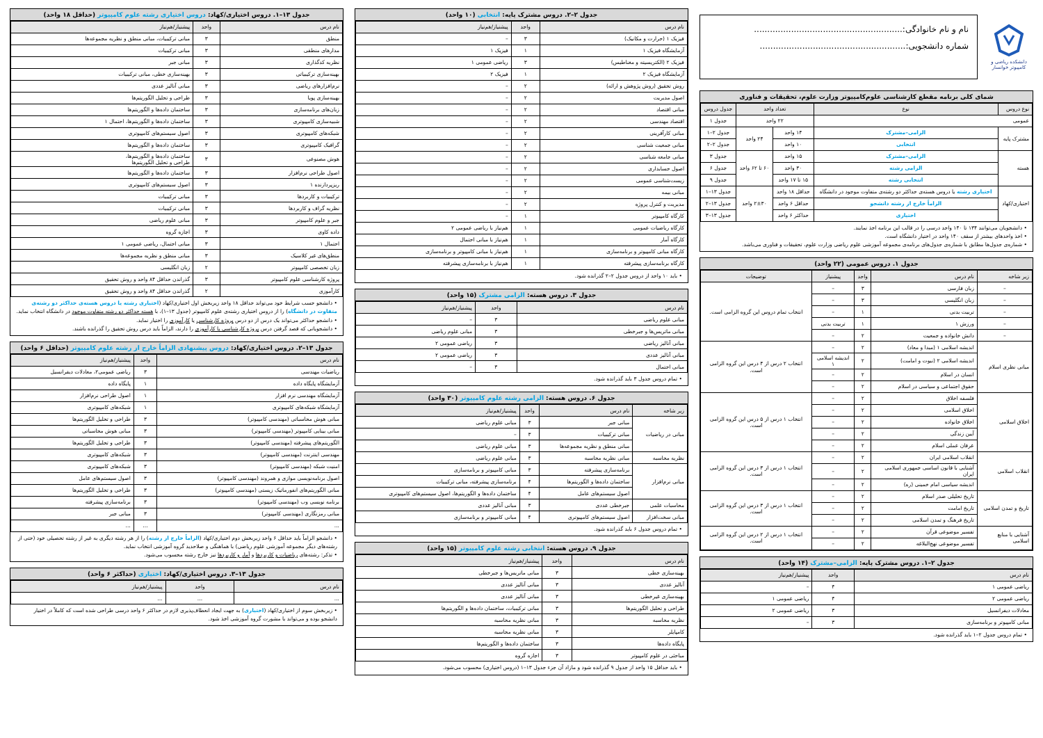دانشکده ریاضی و کامپیوتر خوانسار
نام و نام خانوادگی:........................................................
شماره دانشجویی:.......................................................
شمای کلی برنامه مقطع کارشناسی علوم‌کامپیوتر وزارت علوم، تحقیقات و فناوری
| نوع دروس | نوع | تعداد واحد | | جدول دروس |
| --- | --- | --- | --- | --- |
| عمومی | | ۲۲ واحد | | جدول ۱ |
| مشترک پایه | الزامی–مشترک | ۱۴ واحد | ۲۴ واحد | جدول ۲–۱ |
| | انتخابی | ۱۰ واحد | | جدول ۲–۲ |
| هسته | الزامی–مشترک | ۱۵ واحد | ۶۰ تا ۶۲ واحد | جدول ۳ |
| | الزامی رشته | ۳۰ واحد | | جدول ۶ |
| | انتخابی رشته | ۱۵ تا ۱۷ واحد | | جدول ۹ |
| اختیاری/کهاد | اختیاری رشته یا دروس هسته‌ی حداکثر دو رشته‌ی متفاوت موجود در دانشگاه | حداقل ۱۸ واحد | ۲±۳۰ واحد | جدول ۱۳–۱ |
| | الزاماً خارج از رشته دانشجو | حداقل ۶ واحد | | جدول ۱۳–۲ |
| | اختیاری | حداکثر ۶ واحد | | جدول ۱۳–۳ |
• دانشجویان می‌توانند ۱۳۴ تا ۱۴۰ واحد درسی را در قالب این برنامه اخذ نمایند.
• اخذ واحدهای بیشتر از سقف ۱۴۰ واحد در اختیار دانشگاه است.
• شماره‌ی جدول‌ها مطابق با شماره‌ی جدول‌های برنامه‌ی مجموعه آموزشی علوم ریاضی وزارت علوم، تحقیقات و فناوری می‌باشد.
جدول ۱. دروس عمومی (۲۲ واحد)
| زیر شاخه | نام درس | واحد | پیشنیاز | توضیحات |
| --- | --- | --- | --- | --- |
| – | زبان فارسی | ۳ | – | انتخاب تمام دروس این گروه الزامی است. |
| – | زبان انگلیسی | ۳ | – | |
| – | تربیت بدنی | ۱ | – | |
| – | ورزش ۱ | ۱ | تربیت بدنی | |
| – | دانش خانواده و جمعیت | ۲ | – | |
| مبانی نظری اسلام | اندیشه اسلامی ۱ (مبدا و معاد) | ۲ | – | انتخاب ۲ درس از ۴ درس این گروه الزامی است. |
| | اندیشه اسلامی ۲ (نبوت و امامت) | ۲ | اندیشه اسلامی ۱ | |
| | انسان در اسلام | ۲ | – | |
| | حقوق اجتماعی و سیاسی در اسلام | ۲ | – | |
| اخلاق اسلامی | فلسفه اخلاق | ۲ | – | انتخاب ۱ درس از ۵ درس این گروه الزامی است. |
| | اخلاق اسلامی | ۲ | – | |
| | اخلاق خانواده | ۲ | – | |
| | آیین زندگی | ۲ | – | |
| | عرفان عملی اسلام | ۲ | – | |
| انقلاب اسلامی | انقلاب اسلامی ایران | ۲ | – | انتخاب ۱ درس از ۳ درس این گروه الزامی است. |
| | آشنایی با قانون اساسی جمهوری اسلامی ایران | ۲ | – | |
| | اندیشه سیاسی امام خمینی (ره) | ۲ | – | |
| تاریخ و تمدن اسلامی | تاریخ تحلیلی صدر اسلام | ۲ | – | انتخاب ۱ درس از ۳ درس این گروه الزامی است. |
| | تاریخ امامت | ۲ | – | |
| | تاریخ فرهنگ و تمدن اسلامی | ۲ | – | |
| آشنایی با منابع اسلامی | تفسیر موضوعی قرآن | ۲ | – | انتخاب ۱ درس از ۲ درس این گروه الزامی است. |
| | تفسیر موضوعی نهج‌البلاغه | ۲ | – | |
جدول ۲–۱. دروس مشترک پایه: الزامی–مشترک (۱۴ واحد)
| نام درس | واحد | پیشنیاز/هم‌نیاز |
| --- | --- | --- |
| ریاضی عمومی ۱ | ۴ | – |
| ریاضی عمومی ۲ | ۴ | ریاضی عمومی ۱ |
| معادلات دیفرانسیل | ۳ | ریاضی عمومی ۲ |
| مبانی کامپیوتر و برنامه‌سازی | ۳ | – |
• تمام دروس جدول ۲–۱ باید گذرانده شود.
جدول ۲–۲. دروس مشترک پایه: انتخابی (۱۰ واحد)
| نام درس | واحد | پیشنیاز/هم‌نیاز |
| --- | --- | --- |
| فیزیک ۱ (حرارت و مکانیک) | ۳ | – |
| آزمایشگاه فیزیک ۱ | ۱ | فیزیک ۱ |
| فیزیک ۲ (الکتریسیته و مغناطیس) | ۳ | ریاضی عمومی ۱ |
| آزمایشگاه فیزیک ۲ | ۱ | فیزیک ۲ |
| روش تحقیق (روش پژوهش و ارائه) | ۲ | – |
| اصول مدیریت | ۲ | – |
| مبانی اقتصاد | ۲ | – |
| اقتصاد مهندسی | ۲ | – |
| مبانی کارآفرینی | ۲ | – |
| مبانی جمعیت شناسی | ۲ | – |
| مبانی جامعه شناسی | ۲ | – |
| اصول حسابداری | ۲ | – |
| زیست‌شناسی عمومی | ۲ | – |
| مبانی بیمه | ۲ | – |
| مدیریت و کنترل پروژه | ۲ | – |
| کارگاه کامپیوتر | ۱ | – |
| کارگاه ریاضیات عمومی | ۱ | هم‌نیاز با ریاضی عمومی ۲ |
| کارگاه آمار | ۱ | هم‌نیاز با مبانی احتمال |
| کارگاه مبانی کامپیوتر و برنامه‌سازی | ۱ | هم‌نیاز با مبانی کامپیوتر و برنامه‌سازی |
| کارگاه برنامه‌سازی پیشرفته | ۱ | هم‌نیاز با برنامه‌سازی پیشرفته |
• باید ۱۰ واحد از دروس جدول ۲–۲ گذرانده شود.
جدول ۳. دروس هسته: الزامی مشترک (۱۵ واحد)
| نام درس | واحد | پیشنیاز/هم‌نیاز |
| --- | --- | --- |
| مبانی علوم ریاضی | ۳ | – |
| مبانی ماتریس‌ها و جبرخطی | ۳ | مبانی علوم ریاضی |
| مبانی آنالیز ریاضی | ۳ | ریاضی عمومی ۲ |
| مبانی آنالیز عددی | ۳ | ریاضی عمومی ۲ |
| مبانی احتمال | ۳ | – |
• تمام دروس جدول ۳ باید گذرانده شود.
جدول ۶. دروس هسته: الزامی رشته علوم کامپیوتر (۳۰ واحد)
| زیر شاخه | نام درس | واحد | پیشنیاز/هم‌نیاز |
| --- | --- | --- | --- |
| مبانی در ریاضیات | مبانی جبر | ۳ | مبانی علوم ریاضی |
| | مبانی ترکیبیات | ۳ | – |
| | مبانی منطق و نظریه مجموعه‌ها | ۳ | مبانی علوم ریاضی |
| نظریه محاسبه | مبانی نظریه محاسبه | ۳ | مبانی علوم ریاضی |
| مبانی نرم‌افزار | برنامه‌سازی پیشرفته | ۳ | مبانی کامپیوتر و برنامه‌سازی |
| | ساختمان داده‌ها و الگوریتم‌ها | ۴ | برنامه‌سازی پیشرفته، مبانی ترکیبیات |
| | اصول سیستم‌های عامل | ۴ | ساختمان داده‌ها و الگوریتم‌ها، اصول سیستم‌های کامپیوتری |
| محاسبات علمی | جبرخطی عددی | ۳ | مبانی آنالیز عددی |
| مبانی سخت‌افزار | اصول سیستم‌های کامپیوتری | ۴ | مبانی کامپیوتر و برنامه‌سازی |
• تمام دروس جدول ۶ باید گذرانده شود.
جدول ۹. دروس هسته: انتخابی رشته علوم کامپیوتر (۱۵ واحد)
| نام درس | واحد | پیشنیاز/هم‌نیاز |
| --- | --- | --- |
| بهینه‌سازی خطی | ۳ | مبانی ماتریس‌ها و جبرخطی |
| آنالیز عددی | ۳ | مبانی آنالیز عددی |
| بهینه‌سازی غیرخطی | ۳ | مبانی آنالیز عددی |
| طراحی و تحلیل الگوریتم‌ها | ۳ | مبانی ترکیبیات، ساختمان داده‌ها و الگوریتم‌ها |
| نظریه محاسبه | ۳ | مبانی نظریه محاسبه |
| کامپایلر | ۳ | مبانی نظریه محاسبه |
| پایگاه داده‌ها | ۳ | ساختمان داده‌ها و الگوریتم‌ها |
| مباحثی در علوم کامپیوتر | ۳ | اجازه گروه |
• باید حداقل ۱۵ واحد از جدول ۹ گذرانده شود و مازاد آن جزء جدول ۱۳–۱ (دروس اختیاری) محسوب می‌شود.
جدول ۱۳–۱. دروس اختیاری/کهاد: دروس اختیاری رشته علوم کامپیوتر (حداقل ۱۸ واحد)
| نام درس | واحد | پیشنیاز/هم‌نیاز |
| --- | --- | --- |
| منطق | ۳ | مبانی ترکیبیات، مبانی منطق و نظریه مجموعه‌ها |
| مدارهای منطقی | ۳ | مبانی ترکیبیات |
| نظریه کدگذاری | ۳ | مبانی جبر |
| بهینه‌سازی ترکیبیاتی | ۳ | بهینه‌سازی خطی، مبانی ترکیبیات |
| نرم‌افزارهای ریاضی | ۳ | مبانی آنالیز عددی |
| بهینه‌سازی پویا | ۳ | طراحی و تحلیل الگوریتم‌ها |
| زبان‌های برنامه‌سازی | ۳ | ساختمان داده‌ها و الگوریتم‌ها |
| شبیه‌سازی کامپیوتری | ۳ | ساختمان داده‌ها و الگوریتم‌ها، احتمال ۱ |
| شبکه‌های کامپیوتری | ۳ | اصول سیستم‌های کامپیوتری |
| گرافیک کامپیوتری | ۳ | ساختمان داده‌ها و الگوریتم‌ها |
| هوش مصنوعی | ۳ | ساختمان داده‌ها و الگوریتم‌ها، طراحی و تحلیل الگوریتم‌ها |
| اصول طراحی نرم‌افزار | ۳ | ساختمان داده‌ها و الگوریتم‌ها |
| ریزپردازنده ۱ | ۳ | اصول سیستم‌های کامپیوتری |
| ترکیبیات و کاربردها | ۳ | مبانی ترکیبیات |
| نظریه گراف و کاربردها | ۳ | مبانی ترکیبیات |
| جبر و علوم کامپیوتر | ۳ | مبانی علوم ریاضی |
| داده کاوی | ۳ | اجازه گروه |
| احتمال ۱ | ۳ | مبانی احتمال، ریاضی عمومی ۱ |
| منطق‌های غیر کلاسیک | ۳ | مبانی منطق و نظریه مجموعه‌ها |
| زبان تخصصی کامپیوتر | ۲ | زبان انگلیسی |
| پروژه کارشناسی علوم کامپیوتر | ۳ | گذراندن حداقل ۸۴ واحد و روش تحقیق |
| کارآموزی | ۲ | گذراندن حداقل ۸۴ واحد و روش تحقیق |
• دانشجو حسب شرایط خود می‌تواند حداقل ۱۸ واحد زیربخش اول اختیاری/کهاد (اختیاری رشته یا دروس هسته‌ی حداکثر دو رشته‌ی متفاوت در دانشگاه) را از دروس اختیاری رشته‌ی علوم کامپیوتر (جدول ۱۳–۱)، با هسته حداکثر دو رشته متفاوت موجود در دانشگاه انتخاب نماید.
• دانشجو حداکثر می‌تواند یک درس از دو درس پروژه کارشناسی یا کارآموزی را اختیار نماید.
• دانشجویانی که قصد گرفتن درس پروژه کارشناسی یا کارآموزی را دارند، الزاماً باید درس روش تحقیق را گذرانده باشند.
جدول ۱۳–۲. دروس اختیاری/کهاد: دروس پیشنهادی الزاماً خارج از رشته علوم کامپیوتر (حداقل ۶ واحد)
| نام درس | واحد | پیشنیاز/هم‌نیاز |
| --- | --- | --- |
| ریاضیات مهندسی | ۳ | ریاضی عمومی۲، معادلات دیفرانسیل |
| آزمایشگاه پایگاه داده | ۱ | پایگاه داده |
| آزمایشگاه مهندسی نرم افزار | ۱ | اصول طراحی نرم‌افزار |
| آزمایشگاه شبکه‌های کامپیوتری | ۱ | شبکه‌های کامپیوتری |
| مبانی هوش محاسباتی (مهندسی کامپیوتر) | ۳ | طراحی و تحلیل الگوریتم‌ها |
| مبانی بینایی کامپیوتر (مهندسی کامپیوتر) | ۳ | مبانی هوش محاسباتی |
| الگوریتم‌های پیشرفته (مهندسی کامپیوتر) | ۳ | طراحی و تحلیل الگوریتم‌ها |
| مهندسی اینترنت (مهندسی کامپیوتر) | ۳ | شبکه‌های کامپیوتری |
| امنیت شبکه (مهندسی کامپیوتر) | ۳ | شبکه‌های کامپیوتری |
| اصول برنامه‌نویسی موازی و همروند (مهندسی کامپیوتر) | ۳ | اصول سیستم‌های عامل |
| مبانی الگوریتم‌های انفورماتیک زیستی (مهندسی کامپیوتر) | ۳ | طراحی و تحلیل الگوریتم‌ها |
| برنامه نویسی وب (مهندسی کامپیوتر) | ۳ | برنامه‌سازی پیشرفته |
| مبانی رمزنگاری (مهندسی کامپیوتر) | ۳ | مبانی جبر |
| ... | ... | ... |
• دانشجو الزاماً باید حداقل ۶ واحد زیربخش دوم اختیاری/کهاد (الزاماً خارج از رشته) را از هر رشته دیگری به غیر از رشته تحصیلی خود (حتی از رشته‌های دیگر مجموعه آموزشی علوم ریاضی) با هماهنگی و صلاحدید گروه آموزشی انتخاب نماید.
• تذکر: رشته‌های ریاضیات و کاربردها و آمار و کاربردها نیز خارج رشته محسوب می‌شود.
جدول ۱۳–۳. دروس اختیاری/کهاد: اختیاری (حداکثر ۶ واحد)
| نام درس | واحد | پیشنیاز/هم‌نیاز |
| --- | --- | --- |
| ... | ... | ... |
• زیربخش سوم از اختیاری/کهاد (اختیاری) به جهت ایجاد انعطاف‌پذیری لازم در حداکثر ۶ واحد درسی طراحی شده است که کاملاً در اختیار دانشجو بوده و می‌تواند با مشورت گروه آموزشی اخذ شود.